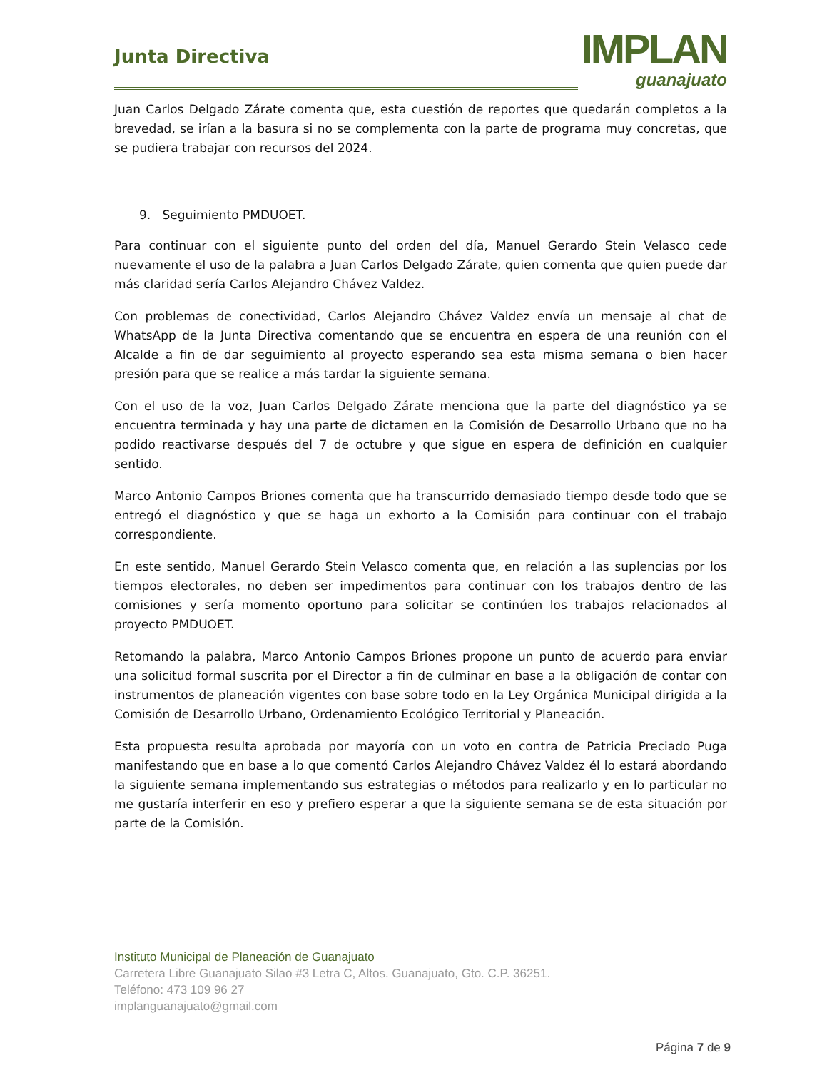Junta Directiva
IMPLAN
guanajuato
Juan Carlos Delgado Zárate comenta que, esta cuestión de reportes que quedarán completos a la brevedad, se irían a la basura si no se complementa con la parte de programa muy concretas, que se pudiera trabajar con recursos del 2024.
9. Seguimiento PMDUOET.
Para continuar con el siguiente punto del orden del día, Manuel Gerardo Stein Velasco cede nuevamente el uso de la palabra a Juan Carlos Delgado Zárate, quien comenta que quien puede dar más claridad sería Carlos Alejandro Chávez Valdez.
Con problemas de conectividad, Carlos Alejandro Chávez Valdez envía un mensaje al chat de WhatsApp de la Junta Directiva comentando que se encuentra en espera de una reunión con el Alcalde a fin de dar seguimiento al proyecto esperando sea esta misma semana o bien hacer presión para que se realice a más tardar la siguiente semana.
Con el uso de la voz, Juan Carlos Delgado Zárate menciona que la parte del diagnóstico ya se encuentra terminada y hay una parte de dictamen en la Comisión de Desarrollo Urbano que no ha podido reactivarse después del 7 de octubre y que sigue en espera de definición en cualquier sentido.
Marco Antonio Campos Briones comenta que ha transcurrido demasiado tiempo desde todo que se entregó el diagnóstico y que se haga un exhorto a la Comisión para continuar con el trabajo correspondiente.
En este sentido, Manuel Gerardo Stein Velasco comenta que, en relación a las suplencias por los tiempos electorales, no deben ser impedimentos para continuar con los trabajos dentro de las comisiones y sería momento oportuno para solicitar se continúen los trabajos relacionados al proyecto PMDUOET.
Retomando la palabra, Marco Antonio Campos Briones propone un punto de acuerdo para enviar una solicitud formal suscrita por el Director a fin de culminar en base a la obligación de contar con instrumentos de planeación vigentes con base sobre todo en la Ley Orgánica Municipal dirigida a la Comisión de Desarrollo Urbano, Ordenamiento Ecológico Territorial y Planeación.
Esta propuesta resulta aprobada por mayoría con un voto en contra de Patricia Preciado Puga manifestando que en base a lo que comentó Carlos Alejandro Chávez Valdez él lo estará abordando la siguiente semana implementando sus estrategias o métodos para realizarlo y en lo particular no me gustaría interferir en eso y prefiero esperar a que la siguiente semana se de esta situación por parte de la Comisión.
Instituto Municipal de Planeación de Guanajuato
Carretera Libre Guanajuato Silao #3 Letra C, Altos. Guanajuato, Gto. C.P. 36251.
Teléfono: 473 109 96 27
implanguanajuato@gmail.com
Página 7 de 9